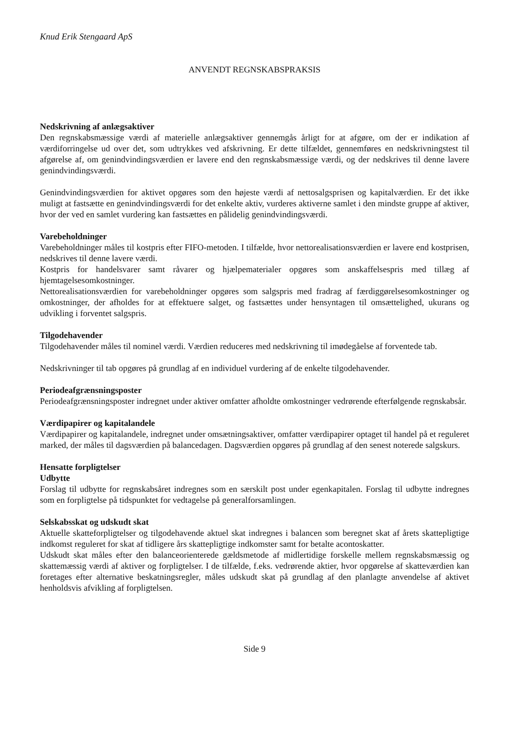Knud Erik Stengaard ApS
ANVENDT REGNSKABSPRAKSIS
Nedskrivning af anlægsaktiver
Den regnskabsmæssige værdi af materielle anlægsaktiver gennemgås årligt for at afgøre, om der er indikation af værdiforringelse ud over det, som udtrykkes ved afskrivning. Er dette tilfældet, gennemføres en nedskrivningstest til afgørelse af, om genindvindingsværdien er lavere end den regnskabsmæssige værdi, og der nedskrives til denne lavere genindvindingsværdi.
Genindvindingsværdien for aktivet opgøres som den højeste værdi af nettosalgsprisen og kapitalværdien. Er det ikke muligt at fastsætte en genindvindingsværdi for det enkelte aktiv, vurderes aktiverne samlet i den mindste gruppe af aktiver, hvor der ved en samlet vurdering kan fastsættes en pålidelig genindvindingsværdi.
Varebeholdninger
Varebeholdninger måles til kostpris efter FIFO-metoden. I tilfælde, hvor nettorealisationsværdien er lavere end kostprisen, nedskrives til denne lavere værdi.
Kostpris for handelsvarer samt råvarer og hjælpematerialer opgøres som anskaffelsespris med tillæg af hjemtagelsesomkostninger.
Nettorealisationsværdien for varebeholdninger opgøres som salgspris med fradrag af færdiggørelsesomkostninger og omkostninger, der afholdes for at effektuere salget, og fastsættes under hensyntagen til omsættelighed, ukurans og udvikling i forventet salgspris.
Tilgodehavender
Tilgodehavender måles til nominel værdi. Værdien reduceres med nedskrivning til imødegåelse af forventede tab.
Nedskrivninger til tab opgøres på grundlag af en individuel vurdering af de enkelte tilgodehavender.
Periodeafgrænsningsposter
Periodeafgrænsningsposter indregnet under aktiver omfatter afholdte omkostninger vedrørende efterfølgende regnskabsår.
Værdipapirer og kapitalandele
Værdipapirer og kapitalandele, indregnet under omsætningsaktiver, omfatter værdipapirer optaget til handel på et reguleret marked, der måles til dagsværdien på balancedagen. Dagsværdien opgøres på grundlag af den senest noterede salgskurs.
Hensatte forpligtelser
Udbytte
Forslag til udbytte for regnskabsåret indregnes som en særskilt post under egenkapitalen. Forslag til udbytte indregnes som en forpligtelse på tidspunktet for vedtagelse på generalforsamlingen.
Selskabsskat og udskudt skat
Aktuelle skatteforpligtelser og tilgodehavende aktuel skat indregnes i balancen som beregnet skat af årets skattepligtige indkomst reguleret for skat af tidligere års skattepligtige indkomster samt for betalte acontoskatter.
Udskudt skat måles efter den balanceorienterede gældsmetode af midlertidige forskelle mellem regnskabsmæssig og skattemæssig værdi af aktiver og forpligtelser. I de tilfælde, f.eks. vedrørende aktier, hvor opgørelse af skatteværdien kan foretages efter alternative beskatningsregler, måles udskudt skat på grundlag af den planlagte anvendelse af aktivet henholdsvis afvikling af forpligtelsen.
Side 9